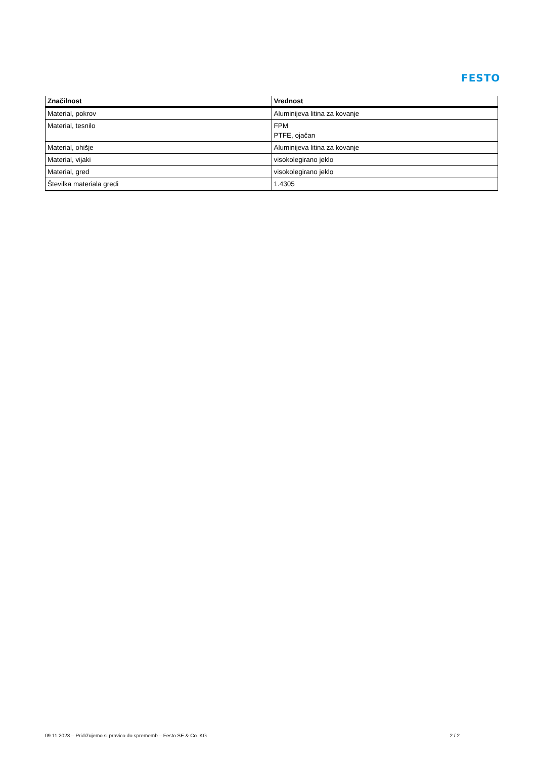FESTO
| Značilnost | Vrednost |
| --- | --- |
| Material, pokrov | Aluminijeva litina za kovanje |
| Material, tesnilo | FPM PTFE, ojačan |
| Material, ohišje | Aluminijeva litina za kovanje |
| Material, vijaki | visokolegirano jeklo |
| Material, gred | visokolegirano jeklo |
| Številka materiala gredi | 1.4305 |
09.11.2023 – Pridržujemo si pravico do sprememb – Festo SE & Co. KG 2 / 2